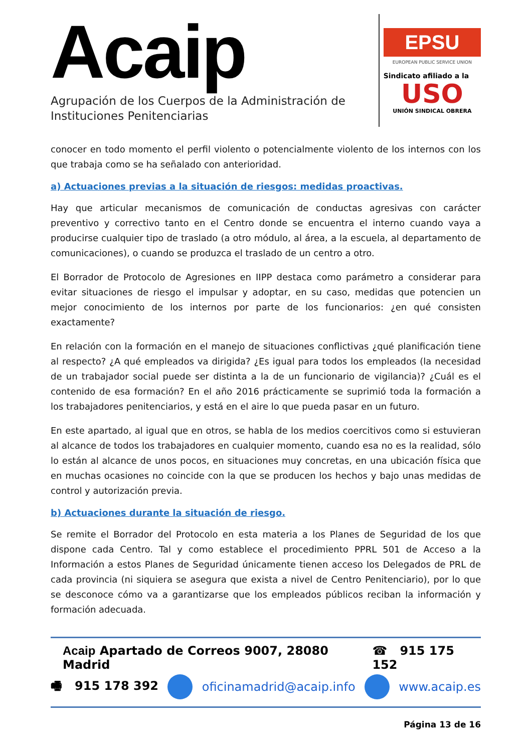Acaip
Agrupación de los Cuerpos de la Administración de Instituciones Penitenciarias
EPSU
EUROPEAN PUBLIC SERVICE UNION
Sindicato afiliado a la
USO
UNIÓN SINDICAL OBRERA
conocer en todo momento el perfil violento o potencialmente violento de los internos con los que trabaja como se ha señalado con anterioridad.
a) Actuaciones previas a la situación de riesgos: medidas proactivas.
Hay que articular mecanismos de comunicación de conductas agresivas con carácter preventivo y correctivo tanto en el Centro donde se encuentra el interno cuando vaya a producirse cualquier tipo de traslado (a otro módulo, al área, a la escuela, al departamento de comunicaciones), o cuando se produzca el traslado de un centro a otro.
El Borrador de Protocolo de Agresiones en IIPP destaca como parámetro a considerar para evitar situaciones de riesgo el impulsar y adoptar, en su caso, medidas que potencien un mejor conocimiento de los internos por parte de los funcionarios: ¿en qué consisten exactamente?
En relación con la formación en el manejo de situaciones conflictivas ¿qué planificación tiene al respecto? ¿A qué empleados va dirigida? ¿Es igual para todos los empleados (la necesidad de un trabajador social puede ser distinta a la de un funcionario de vigilancia)? ¿Cuál es el contenido de esa formación? En el año 2016 prácticamente se suprimió toda la formación a los trabajadores penitenciarios, y está en el aire lo que pueda pasar en un futuro.
En este apartado, al igual que en otros, se habla de los medios coercitivos como si estuvieran al alcance de todos los trabajadores en cualquier momento, cuando esa no es la realidad, sólo lo están al alcance de unos pocos, en situaciones muy concretas, en una ubicación física que en muchas ocasiones no coincide con la que se producen los hechos y bajo unas medidas de control y autorización previa.
b) Actuaciones durante la situación de riesgo.
Se remite el Borrador del Protocolo en esta materia a los Planes de Seguridad de los que dispone cada Centro. Tal y como establece el procedimiento PPRL 501 de Acceso a la Información a estos Planes de Seguridad únicamente tienen acceso los Delegados de PRL de cada provincia (ni siquiera se asegura que exista a nivel de Centro Penitenciario), por lo que se desconoce cómo va a garantizarse que los empleados públicos reciban la información y formación adecuada.
Acaip Apartado de Correos 9007, 28080 Madrid ☎ 915 175 152
🖷 915 178 392 oficinamadrid@acaip.info www.acaip.es
Página 13 de 16